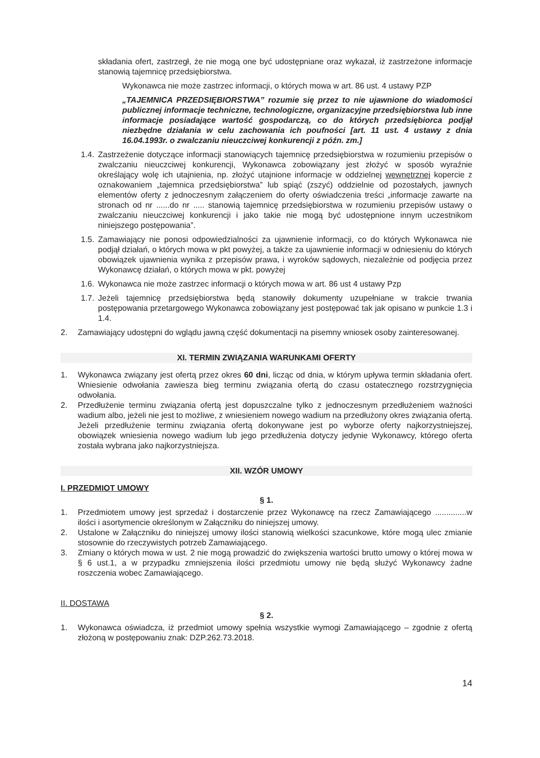składania ofert, zastrzegł, że nie mogą one być udostępniane oraz wykazał, iż zastrzeżone informacje stanowią tajemnicę przedsiębiorstwa.
Wykonawca nie może zastrzec informacji, o których mowa w art. 86 ust. 4 ustawy PZP
„TAJEMNICA PRZEDSIĘBIORSTWA” rozumie się przez to nie ujawnione do wiadomości publicznej informacje techniczne, technologiczne, organizacyjne przedsiębiorstwa lub inne informacje posiadające wartość gospodarczą, co do których przedsiębiorca podjął niezbędne działania w celu zachowania ich poufności [art. 11 ust. 4 ustawy z dnia 16.04.1993r. o zwalczaniu nieuczciwej konkurencji z późn. zm.]
1.4. Zastrzeżenie dotyczące informacji stanowiących tajemnicę przedsiębiorstwa w rozumieniu przepisów o zwalczaniu nieuczciwej konkurencji, Wykonawca zobowiązany jest złożyć w sposób wyraźnie określający wolę ich utajnienia, np. złożyć utajnione informacje w oddzielnej wewnętrznej kopercie z oznakowaniem „tajemnica przedsiębiorstwa” lub spiąć (zszyć) oddzielnie od pozostałych, jawnych elementów oferty z jednoczesnym załączeniem do oferty oświadczenia treści „informacje zawarte na stronach od nr ......do nr ..... stanowią tajemnicę przedsiębiorstwa w rozumieniu przepisów ustawy o zwalczaniu nieuczciwej konkurencji i jako takie nie mogą być udostępnione innym uczestnikom niniejszego postępowania”.
1.5. Zamawiający nie ponosi odpowiedzialności za ujawnienie informacji, co do których Wykonawca nie podjął działań, o których mowa w pkt powyżej, a także za ujawnienie informacji w odniesieniu do których obowiązek ujawnienia wynika z przepisów prawa, i wyroków sądowych, niezależnie od podjęcia przez Wykonawcę działań, o których mowa w pkt. powyżej
1.6. Wykonawca nie może zastrzec informacji o których mowa w art. 86 ust 4 ustawy Pzp
1.7. Jeżeli tajemnicę przedsiębiorstwa będą stanowiły dokumenty uzupełniane w trakcie trwania postępowania przetargowego Wykonawca zobowiązany jest postępować tak jak opisano w punkcie 1.3 i 1.4.
2. Zamawiający udostępni do wglądu jawną część dokumentacji na pisemny wniosek osoby zainteresowanej.
XI. TERMIN ZWIĄZANIA WARUNKAMI OFERTY
1. Wykonawca związany jest ofertą przez okres 60 dni, licząc od dnia, w którym upływa termin składania ofert. Wniesienie odwołania zawiesza bieg terminu związania ofertą do czasu ostatecznego rozstrzygnięcia odwołania.
2. Przedłużenie terminu związania ofertą jest dopuszczalne tylko z jednoczesnym przedłużeniem ważności wadium albo, jeżeli nie jest to możliwe, z wniesieniem nowego wadium na przedłużony okres związania ofertą. Jeżeli przedłużenie terminu związania ofertą dokonywane jest po wyborze oferty najkorzystniejszej, obowiązek wniesienia nowego wadium lub jego przedłużenia dotyczy jedynie Wykonawcy, którego oferta została wybrana jako najkorzystniejsza.
XII. WZÓR UMOWY
I. PRZEDMIOT UMOWY
§ 1.
1. Przedmiotem umowy jest sprzedaż i dostarczenie przez Wykonawcę na rzecz Zamawiającego ..............w ilości i asortymencie określonym w Załączniku do niniejszej umowy.
2. Ustalone w Załączniku do niniejszej umowy ilości stanowią wielkości szacunkowe, które mogą ulec zmianie stosownie do rzeczywistych potrzeb Zamawiającego.
3. Zmiany o których mowa w ust. 2 nie mogą prowadzić do zwiększenia wartości brutto umowy o której mowa w § 6 ust.1, a w przypadku zmniejszenia ilości przedmiotu umowy nie będą służyć Wykonawcy żadne roszczenia wobec Zamawiającego.
II. DOSTAWA
§ 2.
1. Wykonawca oświadcza, iż przedmiot umowy spełnia wszystkie wymogi Zamawiającego – zgodnie z ofertą złożoną w postępowaniu znak: DZP.262.73.2018.
14